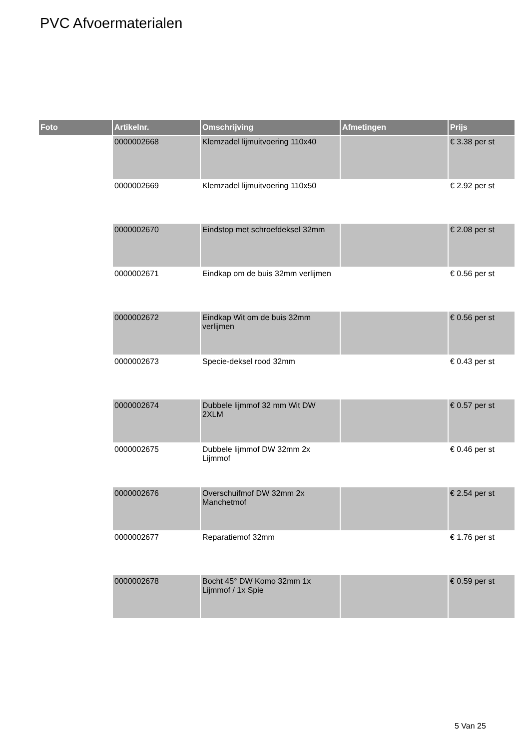PVC Afvoermaterialen
| Foto | Artikelnr. | Omschrijving | Afmetingen | Prijs |
| --- | --- | --- | --- | --- |
| | 0000002668 | Klemzadel lijmuitvoering 110x40 | | € 3.38 per st |
| | 0000002669 | Klemzadel lijmuitvoering 110x50 | | € 2.92 per st |
| | 0000002670 | Eindstop met schroefdeksel 32mm | | € 2.08 per st |
| | 0000002671 | Eindkap om de buis 32mm verlijmen | | € 0.56 per st |
| | 0000002672 | Eindkap Wit om de buis 32mm verlijmen | | € 0.56 per st |
| | 0000002673 | Specie-deksel rood 32mm | | € 0.43 per st |
| | 0000002674 | Dubbele lijmmof 32 mm Wit DW 2XLM | | € 0.57 per st |
| | 0000002675 | Dubbele lijmmof DW 32mm 2x Lijmmof | | € 0.46 per st |
| | 0000002676 | Overschuifmof DW 32mm 2x Manchetmof | | € 2.54 per st |
| | 0000002677 | Reparatiemof 32mm | | € 1.76 per st |
| | 0000002678 | Bocht 45° DW Komo 32mm 1x Lijmmof / 1x Spie | | € 0.59 per st |
5 Van 25